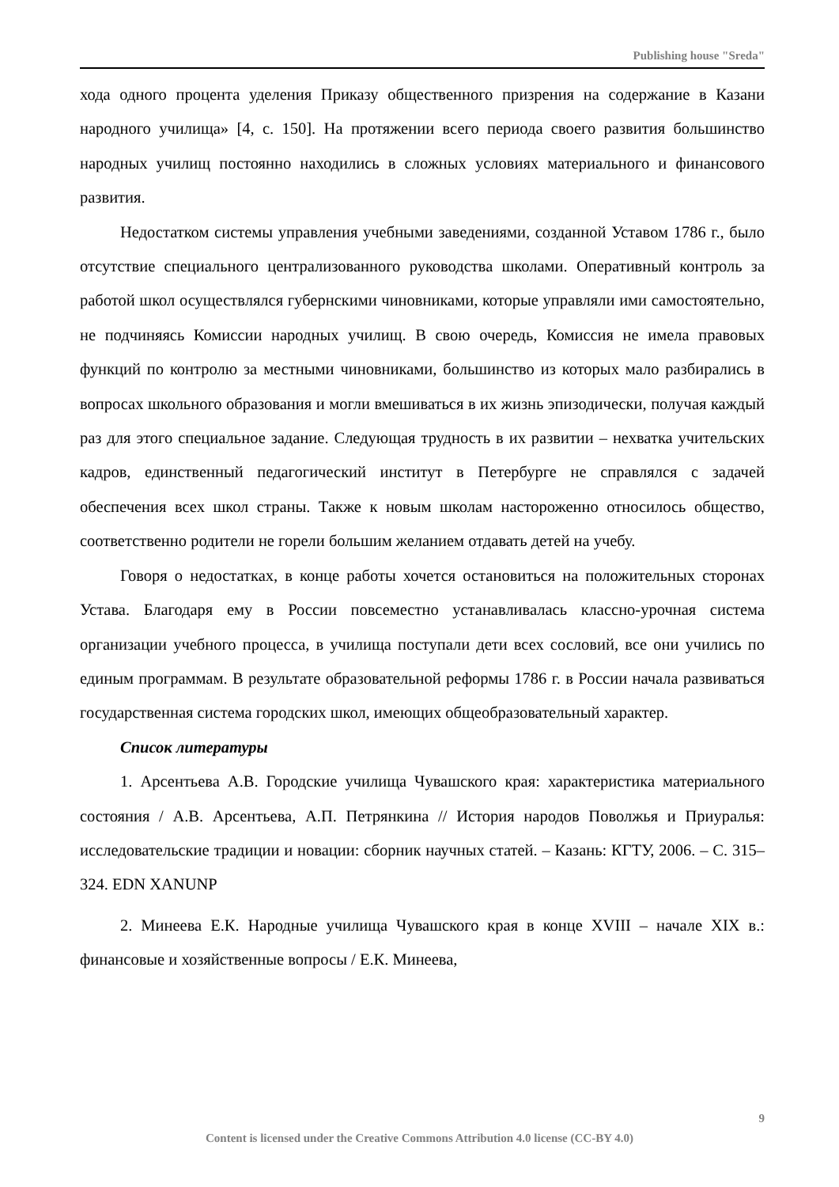Publishing house "Sreda"
хода одного процента уделения Приказу общественного призрения на содержание в Казани народного училища» [4, с. 150]. На протяжении всего периода своего развития большинство народных училищ постоянно находились в сложных условиях материального и финансового развития.
Недостатком системы управления учебными заведениями, созданной Уставом 1786 г., было отсутствие специального централизованного руководства школами. Оперативный контроль за работой школ осуществлялся губернскими чиновниками, которые управляли ими самостоятельно, не подчиняясь Комиссии народных училищ. В свою очередь, Комиссия не имела правовых функций по контролю за местными чиновниками, большинство из которых мало разбирались в вопросах школьного образования и могли вмешиваться в их жизнь эпизодически, получая каждый раз для этого специальное задание. Следующая трудность в их развитии – нехватка учительских кадров, единственный педагогический институт в Петербурге не справлялся с задачей обеспечения всех школ страны. Также к новым школам настороженно относилось общество, соответственно родители не горели большим желанием отдавать детей на учебу.
Говоря о недостатках, в конце работы хочется остановиться на положительных сторонах Устава. Благодаря ему в России повсеместно устанавливалась классно-урочная система организации учебного процесса, в училища поступали дети всех сословий, все они учились по единым программам. В результате образовательной реформы 1786 г. в России начала развиваться государственная система городских школ, имеющих общеобразовательный характер.
Список литературы
1. Арсентьева А.В. Городские училища Чувашского края: характеристика материального состояния / А.В. Арсентьева, А.П. Петрянкина // История народов Поволжья и Приуралья: исследовательские традиции и новации: сборник научных статей. – Казань: КГТУ, 2006. – С. 315–324. EDN XANUNP
2. Минеева Е.К. Народные училища Чувашского края в конце XVIII – начале XIX в.: финансовые и хозяйственные вопросы / Е.К. Минеева,
9
Content is licensed under the Creative Commons Attribution 4.0 license (CC-BY 4.0)